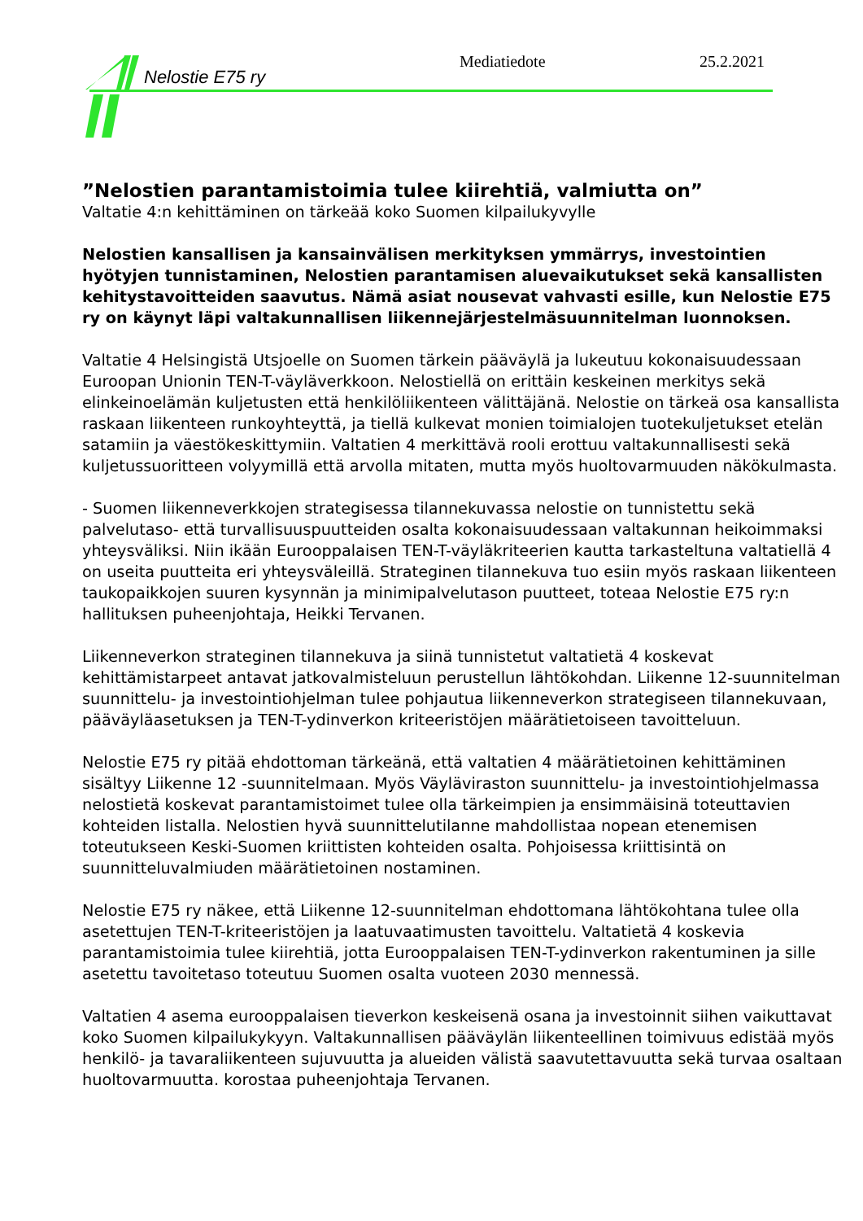Nelostie E75 ry
Mediatiedote 25.2.2021
”Nelostien parantamistoimia tulee kiirehtiä, valmiutta on”
Valtatie 4:n kehittäminen on tärkeää koko Suomen kilpailukyvylle
Nelostien kansallisen ja kansainvälisen merkityksen ymmärrys, investointien hyötyjen tunnistaminen, Nelostien parantamisen aluevaikutukset sekä kansallisten kehitystavoitteiden saavutus. Nämä asiat nousevat vahvasti esille, kun Nelostie E75 ry on käynyt läpi valtakunnallisen liikennejärjestelmäsuunnitelman luonnoksen.
Valtatie 4 Helsingistä Utsjoelle on Suomen tärkein pääväylä ja lukeutuu kokonaisuudessaan Euroopan Unionin TEN-T-väyläverkkoon. Nelostiellä on erittäin keskeinen merkitys sekä elinkeinoelämän kuljetusten että henkilöliikenteen välittäjänä. Nelostie on tärkeä osa kansallista raskaan liikenteen runkoyhteyttä, ja tiellä kulkevat monien toimialojen tuotekuljetukset etelän satamiin ja väestökeskittymiin. Valtatien 4 merkittävä rooli erottuu valtakunnallisesti sekä kuljetussuoritteen volyymillä että arvolla mitaten, mutta myös huoltovarmuuden näkökulmasta.
- Suomen liikenneverkkojen strategisessa tilannekuvassa nelostie on tunnistettu sekä palvelutaso- että turvallisuuspuutteiden osalta kokonaisuudessaan valtakunnan heikoimmaksi yhteysväliksi. Niin ikään Eurooppalaisen TEN-T-väyläkriteerien kautta tarkasteltuna valtatiellä 4 on useita puutteita eri yhteysväleillä. Strateginen tilannekuva tuo esiin myös raskaan liikenteen taukopaikkojen suuren kysynnän ja minimipalvelutason puutteet, toteaa Nelostie E75 ry:n hallituksen puheenjohtaja, Heikki Tervanen.
Liikenneverkon strateginen tilannekuva ja siinä tunnistetut valtatietä 4 koskevat kehittämistarpeet antavat jatkovalmisteluun perustellun lähtökohdan. Liikenne 12-suunnitelman suunnittelu- ja investointiohjelman tulee pohjautua liikenneverkon strategiseen tilannekuvaan, pääväyläasetuksen ja TEN-T-ydinverkon kriteeristöjen määrätietoiseen tavoitteluun.
Nelostie E75 ry pitää ehdottoman tärkeänä, että valtatien 4 määrätietoinen kehittäminen sisältyy Liikenne 12 -suunnitelmaan. Myös Väyläviraston suunnittelu- ja investointiohjelmassa nelostietä koskevat parantamistoimet tulee olla tärkeimpien ja ensimmäisinä toteuttavien kohteiden listalla. Nelostien hyvä suunnittelutilanne mahdollistaa nopean etenemisen toteutukseen Keski-Suomen kriittisten kohteiden osalta. Pohjoisessa kriittisintä on suunnitteluvalmiuden määrätietoinen nostaminen.
Nelostie E75 ry näkee, että Liikenne 12-suunnitelman ehdottomana lähtökohtana tulee olla asetettujen TEN-T-kriteeristöjen ja laatuvaatimusten tavoittelu. Valtatietä 4 koskevia parantamistoimia tulee kiirehtiä, jotta Eurooppalaisen TEN-T-ydinverkon rakentuminen ja sille asetettu tavoitetaso toteutuu Suomen osalta vuoteen 2030 mennessä.
Valtatien 4 asema eurooppalaisen tieverkon keskeisenä osana ja investoinnit siihen vaikuttavat koko Suomen kilpailukykyyn. Valtakunnallisen pääväylän liikenteellinen toimivuus edistää myös henkilö- ja tavaraliikenteen sujuvuutta ja alueiden välistä saavutettavuutta sekä turvaa osaltaan huoltovarmuutta. korostaa puheenjohtaja Tervanen.